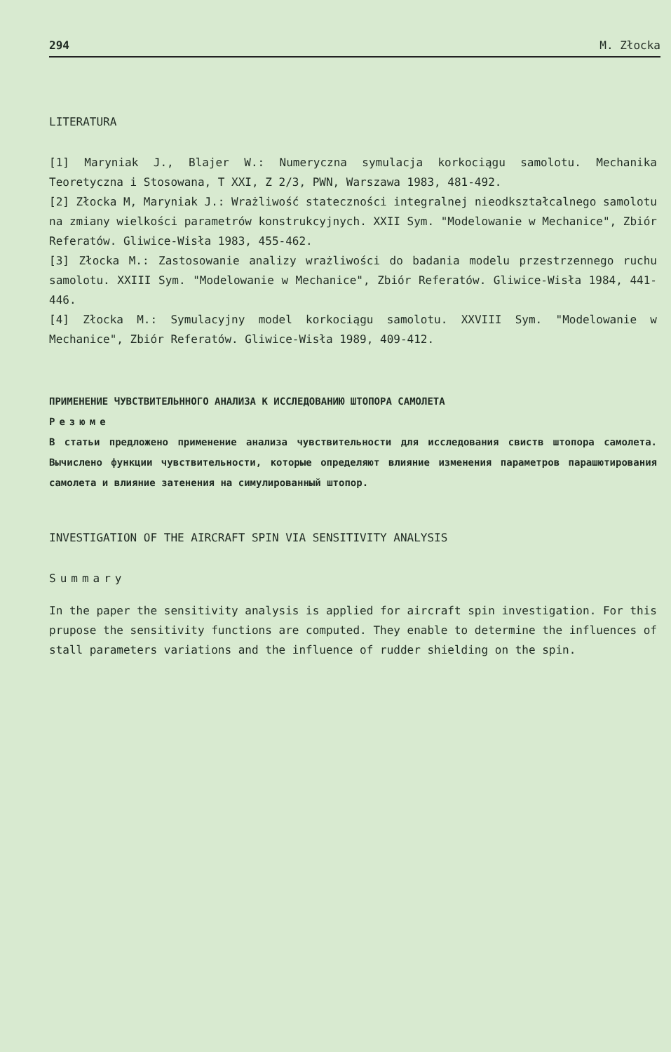294 M. Złocka
LITERATURA
[1] Maryniak J., Blajer W.: Numeryczna symulacja korkociągu samolotu. Mechanika Teoretyczna i Stosowana, T XXI, Z 2/3, PWN, Warszawa 1983, 481-492.
[2] Złocka M, Maryniak J.: Wrażliwość stateczności integralnej nieodkształcalnego samolotu na zmiany wielkości parametrów konstrukcyjnych. XXII Sym. "Modelowanie w Mechanice", Zbiór Referatów. Gliwice-Wisła 1983, 455-462.
[3] Złocka M.: Zastosowanie analizy wrażliwości do badania modelu przestrzennego ruchu samolotu. XXIII Sym. "Modelowanie w Mechanice", Zbiór Referatów. Gliwice-Wisła 1984, 441-446.
[4] Złocka M.: Symulacyjny model korkociągu samolotu. XXVIII Sym. "Modelowanie w Mechanice", Zbiór Referatów. Gliwice-Wisła 1989, 409-412.
ПРИМЕНЕНИЕ ЧУВСТВИТЕЛЬННОГО АНАЛИЗА К ИССЛЕДОВАНИЮ ШТОПОРА САМОЛЕТА
Резюме
В статьи предложено применение анализа чувствительности для исследования свиств штопора самолета. Вычислено функции чувствительности, которые определяют влияние изменения параметров парашютирования самолета и влияние затенения на симулированный штопор.
INVESTIGATION OF THE AIRCRAFT SPIN VIA SENSITIVITY ANALYSIS
Summary
In the paper the sensitivity analysis is applied for aircraft spin investigation. For this prupose the sensitivity functions are computed. They enable to determine the influences of stall parameters variations and the influence of rudder shielding on the spin.